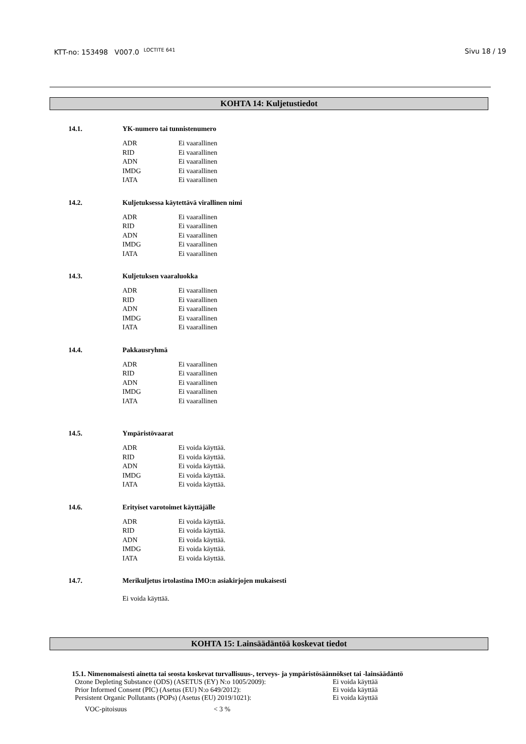KTT-no: 153498 V007.0 <sup>LOCTITE 641</sup> Sivu 18 / 19
KOHTA 14: Kuljetustiedot
14.1. YK-numero tai tunnistenumero
| ADR | Ei vaarallinen |
| RID | Ei vaarallinen |
| ADN | Ei vaarallinen |
| IMDG | Ei vaarallinen |
| IATA | Ei vaarallinen |
14.2. Kuljetuksessa käytettävä virallinen nimi
| ADR | Ei vaarallinen |
| RID | Ei vaarallinen |
| ADN | Ei vaarallinen |
| IMDG | Ei vaarallinen |
| IATA | Ei vaarallinen |
14.3. Kuljetuksen vaaraluokka
| ADR | Ei vaarallinen |
| RID | Ei vaarallinen |
| ADN | Ei vaarallinen |
| IMDG | Ei vaarallinen |
| IATA | Ei vaarallinen |
14.4. Pakkausryhmä
| ADR | Ei vaarallinen |
| RID | Ei vaarallinen |
| ADN | Ei vaarallinen |
| IMDG | Ei vaarallinen |
| IATA | Ei vaarallinen |
14.5. Ympäristövaarat
| ADR | Ei voida käyttää. |
| RID | Ei voida käyttää. |
| ADN | Ei voida käyttää. |
| IMDG | Ei voida käyttää. |
| IATA | Ei voida käyttää. |
14.6. Erityiset varotoimet käyttäjälle
| ADR | Ei voida käyttää. |
| RID | Ei voida käyttää. |
| ADN | Ei voida käyttää. |
| IMDG | Ei voida käyttää. |
| IATA | Ei voida käyttää. |
14.7. Merikuljetus irtolastina IMO:n asiakirjojen mukaisesti
Ei voida käyttää.
KOHTA 15: Lainsäädäntöä koskevat tiedot
15.1. Nimenomaisesti ainetta tai seosta koskevat turvallisuus-, terveys- ja ympäristösäännökset tai -lainsäädäntö
| Ozone Depleting Substance (ODS) (ASETUS (EY) N:o 1005/2009): | Ei voida käyttää |
| Prior Informed Consent (PIC) (Asetus (EU) N:o 649/2012): | Ei voida käyttää |
| Persistent Organic Pollutants (POPs) (Asetus (EU) 2019/1021): | Ei voida käyttää |
| VOC-pitoisuus | < 3 % |